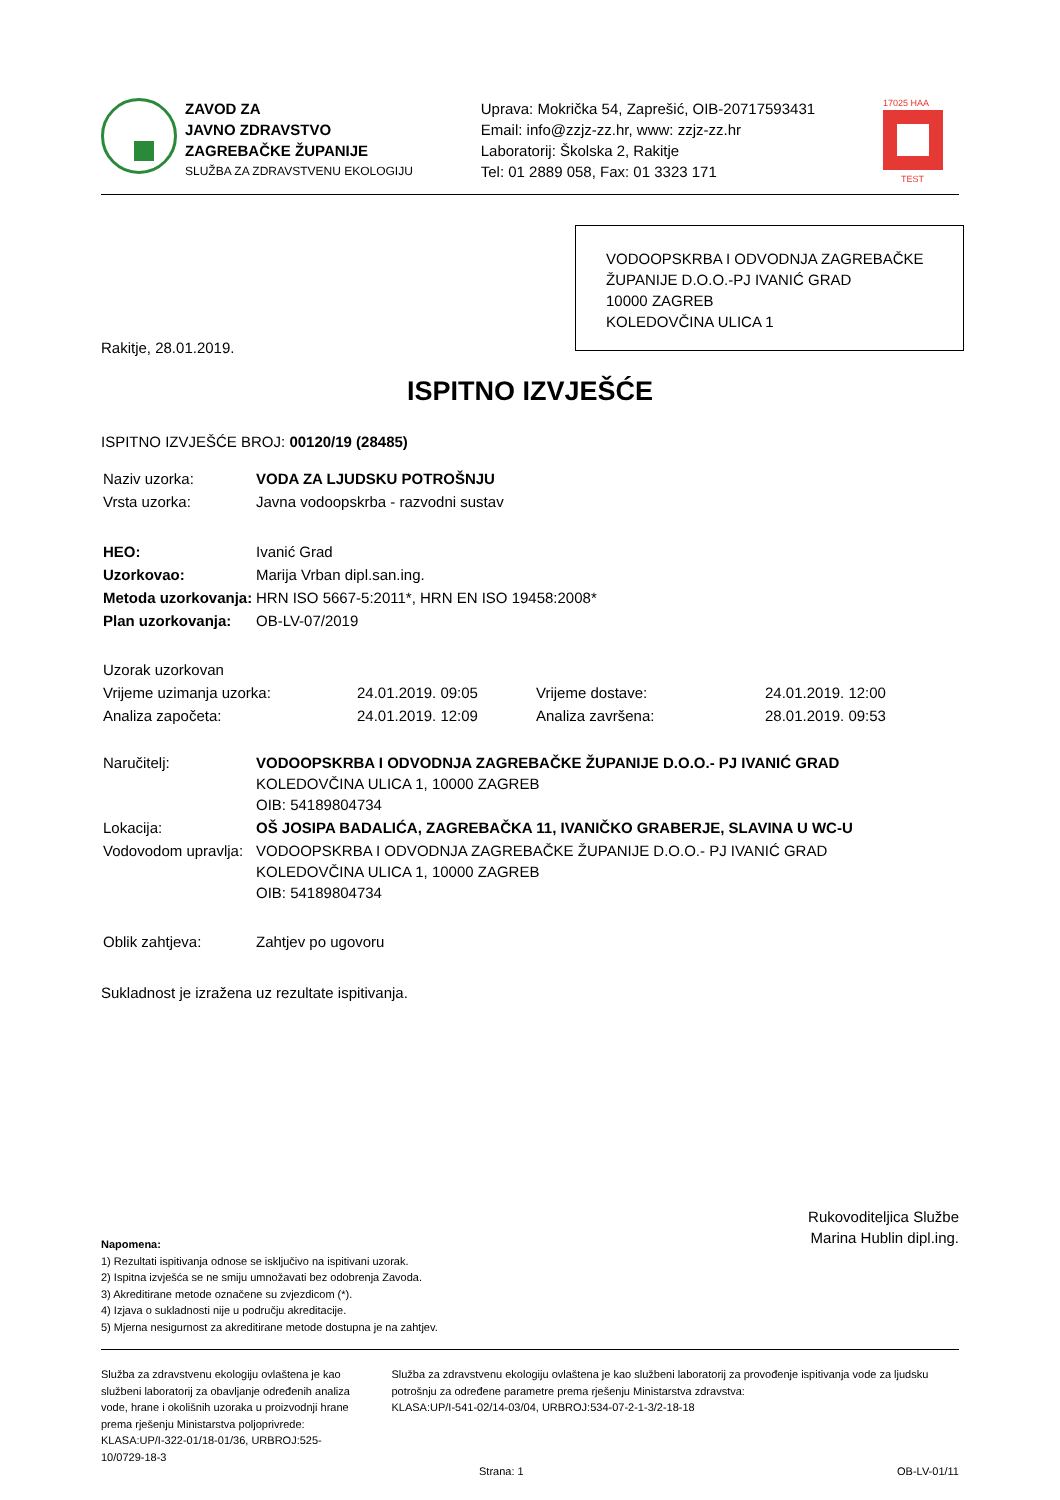ZAVOD ZA
JAVNO ZDRAVSTVO
ZAGREBAČKE ŽUPANIJE
SLUŽBA ZA ZDRAVSTVENU EKOLOGIJU
Uprava: Mokrička 54, Zaprešić, OIB-20717593431
Email: info@zzjz-zz.hr, www: zzjz-zz.hr
Laboratorij: Školska 2, Rakitje
Tel: 01 2889 058, Fax: 01 3323 171
17025 HAA
TEST
VODOOPSKRBA I ODVODNJA ZAGREBAČKE ŽUPANIJE D.O.O.-PJ IVANIĆ GRAD
10000 ZAGREB
KOLEDOVČINA ULICA 1
Rakitje, 28.01.2019.
ISPITNO IZVJEŠĆE
ISPITNO IZVJEŠĆE BROJ: 00120/19 (28485)
| Naziv uzorka: | VODA ZA LJUDSKU POTROŠNJU |
| Vrsta uzorka: | Javna vodoopskrba - razvodni sustav |
| HEO: | Ivanić Grad |
| Uzorkovao: | Marija Vrban dipl.san.ing. |
| Metoda uzorkovanja: | HRN ISO 5667-5:2011*, HRN EN ISO 19458:2008* |
| Plan uzorkovanja: | OB-LV-07/2019 |
| Uzorak uzorkovan | | | |
| Vrijeme uzimanja uzorka: | 24.01.2019. 09:05 | Vrijeme dostave: | 24.01.2019. 12:00 |
| Analiza započeta: | 24.01.2019. 12:09 | Analiza završena: | 28.01.2019. 09:53 |
| Naručitelj: | VODOOPSKRBA I ODVODNJA ZAGREBAČKE ŽUPANIJE D.O.O.- PJ IVANIĆ GRAD KOLEDOVČINA ULICA 1, 10000 ZAGREB OIB: 54189804734 |
| Lokacija: | OŠ JOSIPA BADALIĆA, ZAGREBAČKA 11, IVANIČKO GRABERJE, SLAVINA U WC-U |
| Vodovodom upravlja: | VODOOPSKRBA I ODVODNJA ZAGREBAČKE ŽUPANIJE D.O.O.- PJ IVANIĆ GRAD KOLEDOVČINA ULICA 1, 10000 ZAGREB OIB: 54189804734 |
| Oblik zahtjeva: | Zahtjev po ugovoru |
Sukladnost je izražena uz rezultate ispitivanja.
Napomena:
1) Rezultati ispitivanja odnose se isključivo na ispitivani uzorak.
2) Ispitna izvješća se ne smiju umnožavati bez odobrenja Zavoda.
3) Akreditirane metode označene su zvjezdicom (*).
4) Izjava o sukladnosti nije u području akreditacije.
5) Mjerna nesigurnost za akreditirane metode dostupna je na zahtjev.
Rukovoditeljica Službe
Marina Hublin dipl.ing.
Služba za zdravstvenu ekologiju ovlaštena je kao službeni laboratorij za obavljanje određenih analiza vode, hrane i okolišnih uzoraka u proizvodnji hrane prema rješenju Ministarstva poljoprivrede:
KLASA:UP/I-322-01/18-01/36, URBROJ:525-10/0729-18-3
Služba za zdravstvenu ekologiju ovlaštena je kao službeni laboratorij za provođenje ispitivanja vode za ljudsku potrošnju za određene parametre prema rješenju Ministarstva zdravstva:
KLASA:UP/I-541-02/14-03/04, URBROJ:534-07-2-1-3/2-18-18
Strana: 1 OB-LV-01/11